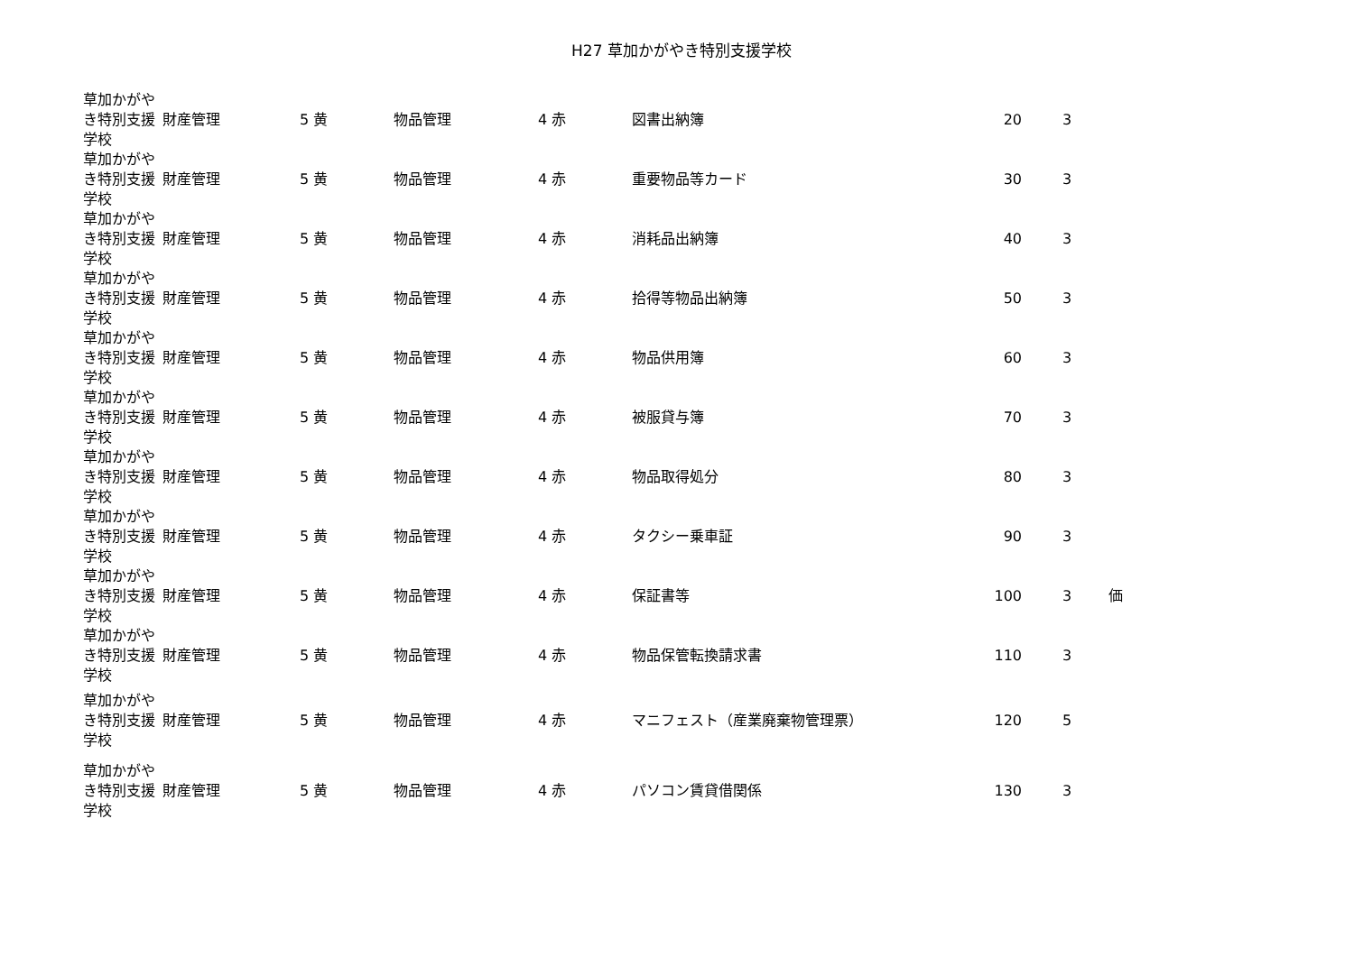H27 草加かがやき特別支援学校
| 草加かがやき特別支援学校 | 財産管理 | 5 黄 | 物品管理 | 4 赤 | 図書出納簿 | 20 | 3 | |
| 草加かがやき特別支援学校 | 財産管理 | 5 黄 | 物品管理 | 4 赤 | 重要物品等カード | 30 | 3 | |
| 草加かがやき特別支援学校 | 財産管理 | 5 黄 | 物品管理 | 4 赤 | 消耗品出納簿 | 40 | 3 | |
| 草加かがやき特別支援学校 | 財産管理 | 5 黄 | 物品管理 | 4 赤 | 拾得等物品出納簿 | 50 | 3 | |
| 草加かがやき特別支援学校 | 財産管理 | 5 黄 | 物品管理 | 4 赤 | 物品供用簿 | 60 | 3 | |
| 草加かがやき特別支援学校 | 財産管理 | 5 黄 | 物品管理 | 4 赤 | 被服貸与簿 | 70 | 3 | |
| 草加かがやき特別支援学校 | 財産管理 | 5 黄 | 物品管理 | 4 赤 | 物品取得処分 | 80 | 3 | |
| 草加かがやき特別支援学校 | 財産管理 | 5 黄 | 物品管理 | 4 赤 | タクシー乗車証 | 90 | 3 | |
| 草加かがやき特別支援学校 | 財産管理 | 5 黄 | 物品管理 | 4 赤 | 保証書等 | 100 | 3 | 価 |
| 草加かがやき特別支援学校 | 財産管理 | 5 黄 | 物品管理 | 4 赤 | 物品保管転換請求書 | 110 | 3 | |
| 草加かがやき特別支援学校 | 財産管理 | 5 黄 | 物品管理 | 4 赤 | マニフェスト（産業廃棄物管理票） | 120 | 5 | |
| 草加かがやき特別支援学校 | 財産管理 | 5 黄 | 物品管理 | 4 赤 | パソコン賃貸借関係 | 130 | 3 | |